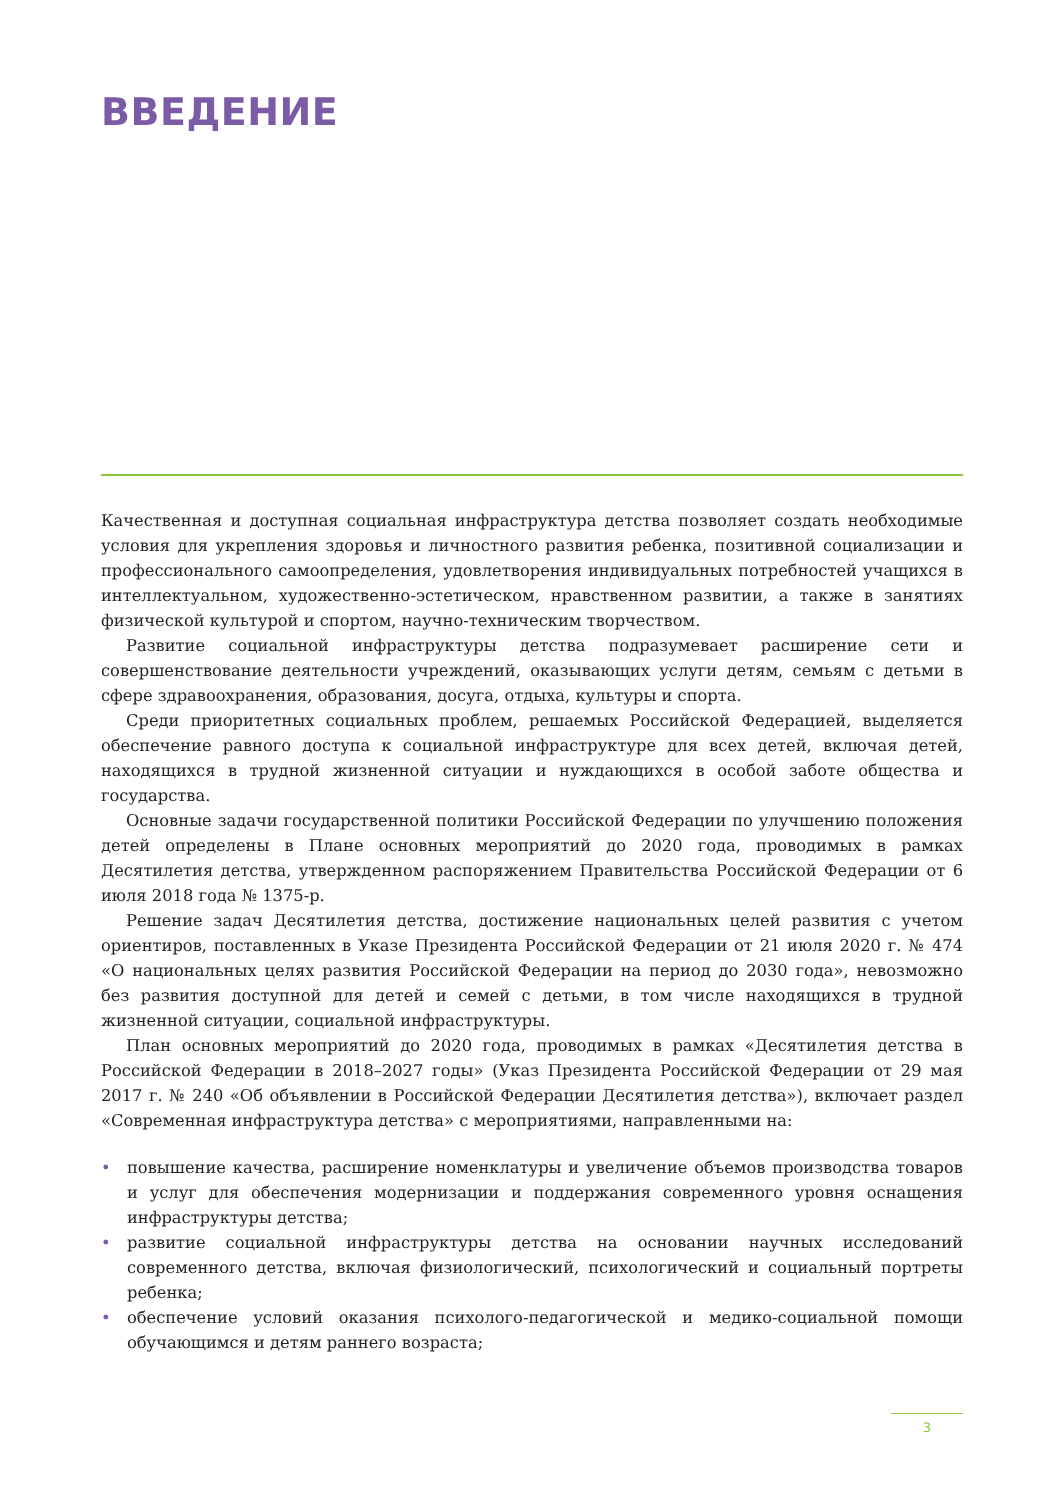ВВЕДЕНИЕ
Качественная и доступная социальная инфраструктура детства позволяет создать необходимые условия для укрепления здоровья и личностного развития ребенка, позитивной социализации и профессионального самоопределения, удовлетворения индивидуальных потребностей учащихся в интеллектуальном, художественно-эстетическом, нравственном развитии, а также в занятиях физической культурой и спортом, научно-техническим творчеством.
Развитие социальной инфраструктуры детства подразумевает расширение сети и совершенствование деятельности учреждений, оказывающих услуги детям, семьям с детьми в сфере здравоохранения, образования, досуга, отдыха, культуры и спорта.
Среди приоритетных социальных проблем, решаемых Российской Федерацией, выделяется обеспечение равного доступа к социальной инфраструктуре для всех детей, включая детей, находящихся в трудной жизненной ситуации и нуждающихся в особой заботе общества и государства.
Основные задачи государственной политики Российской Федерации по улучшению положения детей определены в Плане основных мероприятий до 2020 года, проводимых в рамках Десятилетия детства, утвержденном распоряжением Правительства Российской Федерации от 6 июля 2018 года № 1375-р.
Решение задач Десятилетия детства, достижение национальных целей развития с учетом ориентиров, поставленных в Указе Президента Российской Федерации от 21 июля 2020 г. № 474 «О национальных целях развития Российской Федерации на период до 2030 года», невозможно без развития доступной для детей и семей с детьми, в том числе находящихся в трудной жизненной ситуации, социальной инфраструктуры.
План основных мероприятий до 2020 года, проводимых в рамках «Десятилетия детства в Российской Федерации в 2018–2027 годы» (Указ Президента Российской Федерации от 29 мая 2017 г. № 240 «Об объявлении в Российской Федерации Десятилетия детства»), включает раздел «Современная инфраструктура детства» с мероприятиями, направленными на:
• повышение качества, расширение номенклатуры и увеличение объемов производства товаров и услуг для обеспечения модернизации и поддержания современного уровня оснащения инфраструктуры детства;
• развитие социальной инфраструктуры детства на основании научных исследований современного детства, включая физиологический, психологический и социальный портреты ребенка;
• обеспечение условий оказания психолого-педагогической и медико-социальной помощи обучающимся и детям раннего возраста;
3